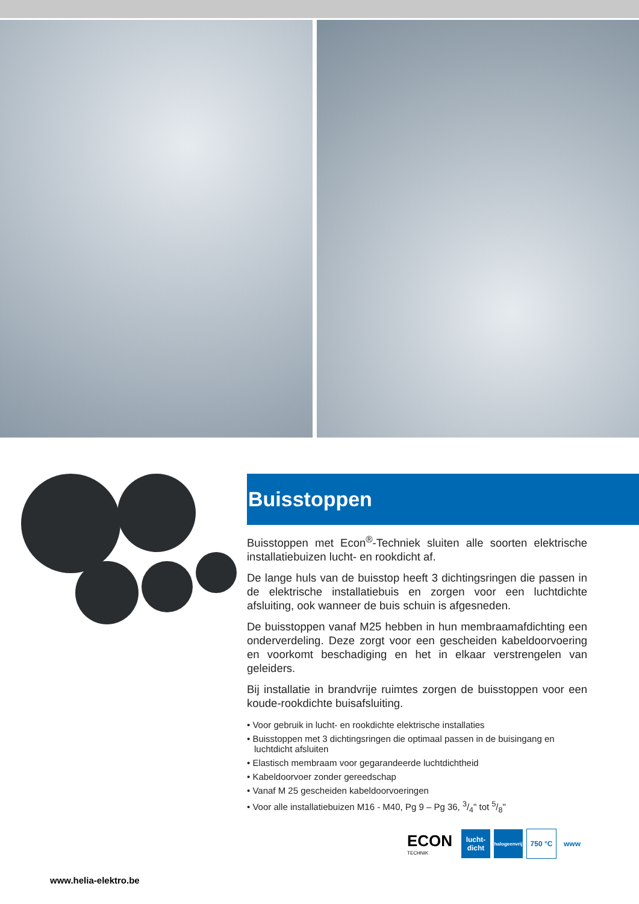Buisstoppen
Buisstoppen met Econ<sup>®</sup>-Techniek sluiten alle soorten elektrische installatiebuizen lucht- en rookdicht af.
De lange huls van de buisstop heeft 3 dichtingsringen die passen in de elektrische installatiebuis en zorgen voor een luchtdichte afsluiting, ook wanneer de buis schuin is afgesneden.
De buisstoppen vanaf M25 hebben in hun membraamafdichting een onderverdeling. Deze zorgt voor een gescheiden kabeldoorvoering en voorkomt beschadiging en het in elkaar verstrengelen van geleiders.
Bij installatie in brandvrije ruimtes zorgen de buisstoppen voor een koude-rookdichte buisafsluiting.
• Voor gebruik in lucht- en rookdichte elektrische installaties
• Buisstoppen met 3 dichtingsringen die optimaal passen in de buisingang en luchtdicht afsluiten
• Elastisch membraam voor gegarandeerde luchtdichtheid
• Kabeldoorvoer zonder gereedschap
• Vanaf M 25 gescheiden kabeldoorvoeringen
• Voor alle installatiebuizen M16 - M40, Pg 9 – Pg 36, 3/4" tot 5/8"
ECON
TECHNIK
lucht-
dicht
halogeenvrij
750 °C www
www.helia-elektro.be